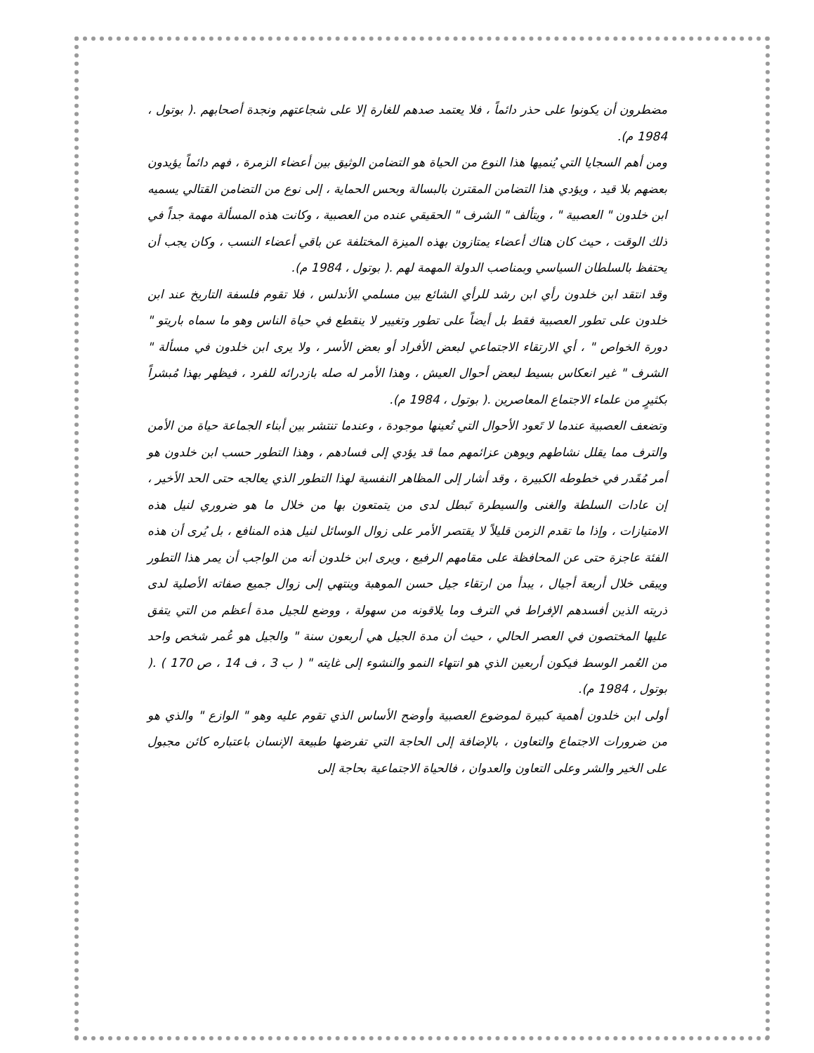مضطرون أن يكونوا على حذر دائماً ، فلا يعتمد صدهم للغارة إلا على شجاعتهم ونجدة أصحابهم .( بوتول ، 1984 م).
ومن أهم السجايا التي يُنميها هذا النوع من الحياة هو التضامن الوثيق بين أعضاء الزمرة ، فهم دائماً يؤيدون بعضهم بلا قيد ، ويؤدي هذا التضامن المقترن بالبسالة وبحس الحماية ، إلى نوع من التضامن القتالي يسميه ابن خلدون " العصبية " ، ويتألف " الشرف " الحقيقي عنده من العصبية ، وكانت هذه المسألة مهمة جداً في ذلك الوقت ، حيث كان هناك أعضاء يمتازون بهذه الميزة المختلفة عن باقي أعضاء النسب ، وكان يجب أن يحتفظ بالسلطان السياسي وبمناصب الدولة المهمة لهم .( بوتول ، 1984 م).
وقد انتقد ابن خلدون رأي ابن رشد للرأي الشائع بين مسلمي الأندلس ، فلا تقوم فلسفة التاريخ عند ابن خلدون على تطور العصبية فقط بل أيضاً على تطور وتغيير لا ينقطع في حياة الناس وهو ما سماه باريتو " دورة الخواص " ، أي الارتقاء الاجتماعي لبعض الأفراد أو بعض الأسر ، ولا يرى ابن خلدون في مسألة " الشرف " غير انعكاس بسيط لبعض أحوال العيش ، وهذا الأمر له صله بازدرائه للفرد ، فيظهر بهذا مُبشراً بكثيرٍ من علماء الاجتماع المعاصرين .( بوتول ، 1984 م).
وتضعف العصبية عندما لا تَعود الأحوال التي تُعينها موجودة ، وعندما تنتشر بين أبناء الجماعة حياة من الأمن والترف مما يقلل نشاطهم ويوهن عزائمهم مما قد يؤدي إلى فسادهم ، وهذا التطور حسب ابن خلدون هو أمر مُقَدر في خطوطه الكبيرة ، وقد أشار إلى المظاهر النفسية لهذا التطور الذي يعالجه حتى الحد الأخير ، إن عادات السلطة والغنى والسيطرة تَبطل لدى من يتمتعون بها من خلال ما هو ضروري لنيل هذه الامتيازات ، وإذا ما تقدم الزمن قليلاً لا يقتصر الأمر على زوال الوسائل لنيل هذه المنافع ، بل يُرى أن هذه الفئة عاجزة حتى عن المحافظة على مقامهم الرفيع ، ويرى ابن خلدون أنه من الواجب أن يمر هذا التطور ويبقى خلال أربعة أجيال ، يبدأ من ارتقاء جيل حسن الموهبة وينتهي إلى زوال جميع صفاته الأصلية لدى ذريته الذين أفسدهم الإفراط في الترف وما يلاقونه من سهولة ، ووضع للجيل مدة أعظم من التي يتفق عليها المختصون في العصر الحالي ، حيث أن مدة الجيل هي أربعون سنة " والجيل هو عُمر شخص واحد من العُمر الوسط فيكون أربعين الذي هو انتهاء النمو والنشوء إلى غايته " ( ب 3 ، ف 14 ، ص 170 ) .( بوتول ، 1984 م).
أولى ابن خلدون أهمية كبيرة لموضوع العصبية وأوضح الأساس الذي تقوم عليه وهو " الوازع " والذي هو من ضرورات الاجتماع والتعاون ، بالإضافة إلى الحاجة التي تفرضها طبيعة الإنسان باعتباره كائن مجبول على الخير والشر وعلى التعاون والعدوان ، فالحياة الاجتماعية بحاجة إلى